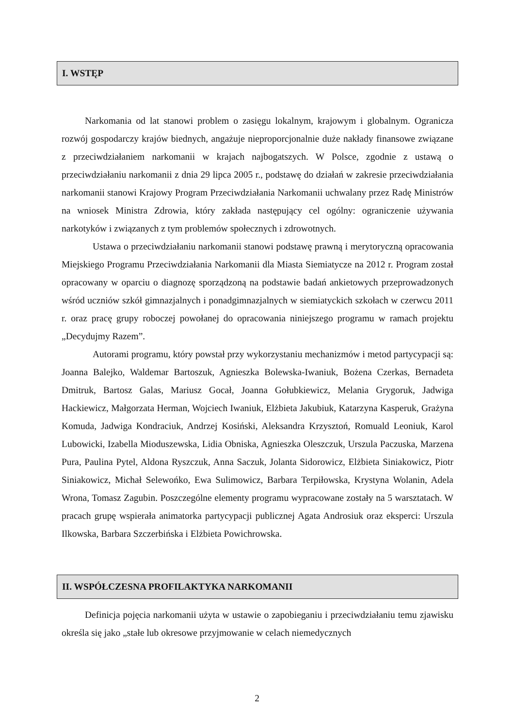I. WSTĘP
Narkomania od lat stanowi problem o zasięgu lokalnym, krajowym i globalnym. Ogranicza rozwój gospodarczy krajów biednych, angażuje nieproporcjonalnie duże nakłady finansowe związane z przeciwdziałaniem narkomanii w krajach najbogatszych. W Polsce, zgodnie z ustawą o przeciwdziałaniu narkomanii z dnia 29 lipca 2005 r., podstawę do działań w zakresie przeciwdziałania narkomanii stanowi Krajowy Program Przeciwdziałania Narkomanii uchwalany przez Radę Ministrów na wniosek Ministra Zdrowia, który zakłada następujący cel ogólny: ograniczenie używania narkotyków i związanych z tym problemów społecznych i zdrowotnych.
Ustawa o przeciwdziałaniu narkomanii stanowi podstawę prawną i merytoryczną opracowania Miejskiego Programu Przeciwdziałania Narkomanii dla Miasta Siemiatycze na 2012 r. Program został opracowany w oparciu o diagnozę sporządzoną na podstawie badań ankietowych przeprowadzonych wśród uczniów szkół gimnazjalnych i ponadgimnazjalnych w siemiatyckich szkołach w czerwcu 2011 r. oraz pracę grupy roboczej powołanej do opracowania niniejszego programu w ramach projektu „Decydujmy Razem”.
Autorami programu, który powstał przy wykorzystaniu mechanizmów i metod partycypacji są: Joanna Balejko, Waldemar Bartoszuk, Agnieszka Bolewska-Iwaniuk, Bożena Czerkas, Bernadeta Dmitruk, Bartosz Galas, Mariusz Gocał, Joanna Gołubkiewicz, Melania Grygoruk, Jadwiga Hackiewicz, Małgorzata Herman, Wojciech Iwaniuk, Elżbieta Jakubiuk, Katarzyna Kasperuk, Grażyna Komuda, Jadwiga Kondraciuk, Andrzej Kosiński, Aleksandra Krzysztoń, Romuald Leoniuk, Karol Lubowicki, Izabella Mioduszewska, Lidia Obniska, Agnieszka Oleszczuk, Urszula Paczuska, Marzena Pura, Paulina Pytel, Aldona Ryszczuk, Anna Saczuk, Jolanta Sidorowicz, Elżbieta Siniakowicz, Piotr Siniakowicz, Michał Selewońko, Ewa Sulimowicz, Barbara Terpiłowska, Krystyna Wolanin, Adela Wrona, Tomasz Zagubin. Poszczególne elementy programu wypracowane zostały na 5 warsztatach. W pracach grupę wspierała animatorka partycypacji publicznej Agata Androsiuk oraz eksperci: Urszula Ilkowska, Barbara Szczerbińska i Elżbieta Powichrowska.
II. WSPÓŁCZESNA PROFILAKTYKA NARKOMANII
Definicja pojęcia narkomanii użyta w ustawie o zapobieganiu i przeciwdziałaniu temu zjawisku określa się jako „stałe lub okresowe przyjmowanie w celach niemedycznych
2